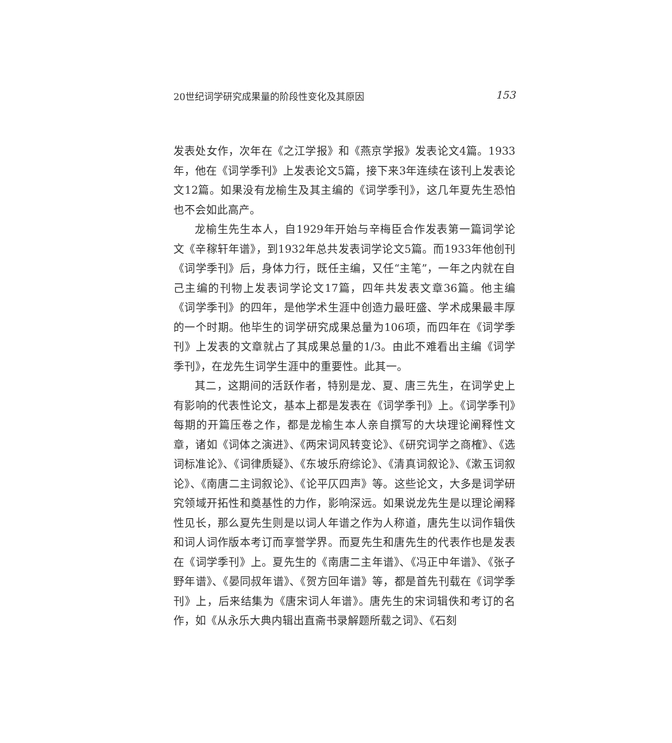20世纪词学研究成果量的阶段性变化及其原因 153
发表处女作，次年在《之江学报》和《燕京学报》发表论文4篇。1933年，他在《词学季刊》上发表论文5篇，接下来3年连续在该刊上发表论文12篇。如果没有龙榆生及其主编的《词学季刊》，这几年夏先生恐怕也不会如此高产。
龙榆生先生本人，自1929年开始与辛梅臣合作发表第一篇词学论文《辛稼轩年谱》，到1932年总共发表词学论文5篇。而1933年他创刊《词学季刊》后，身体力行，既任主编，又任“主笔”，一年之内就在自己主编的刊物上发表词学论文17篇，四年共发表文章36篇。他主编《词学季刊》的四年，是他学术生涯中创造力最旺盛、学术成果最丰厚的一个时期。他毕生的词学研究成果总量为106项，而四年在《词学季刊》上发表的文章就占了其成果总量的1/3。由此不难看出主编《词学季刊》，在龙先生词学生涯中的重要性。此其一。
其二，这期间的活跃作者，特别是龙、夏、唐三先生，在词学史上有影响的代表性论文，基本上都是发表在《词学季刊》上。《词学季刊》每期的开篇压卷之作，都是龙榆生本人亲自撰写的大块理论阐释性文章，诸如《词体之演进》、《两宋词风转变论》、《研究词学之商榷》、《选词标准论》、《词律质疑》、《东坡乐府综论》、《清真词叙论》、《漱玉词叙论》、《南唐二主词叙论》、《论平仄四声》等。这些论文，大多是词学研究领域开拓性和奠基性的力作，影响深远。如果说龙先生是以理论阐释性见长，那么夏先生则是以词人年谱之作为人称道，唐先生以词作辑佚和词人词作版本考订而享誉学界。而夏先生和唐先生的代表作也是发表在《词学季刊》上。夏先生的《南唐二主年谱》、《冯正中年谱》、《张子野年谱》、《晏同叔年谱》、《贺方回年谱》等，都是首先刊载在《词学季刊》上，后来结集为《唐宋词人年谱》。唐先生的宋词辑佚和考订的名作，如《从永乐大典内辑出直斋书录解题所载之词》、《石刻